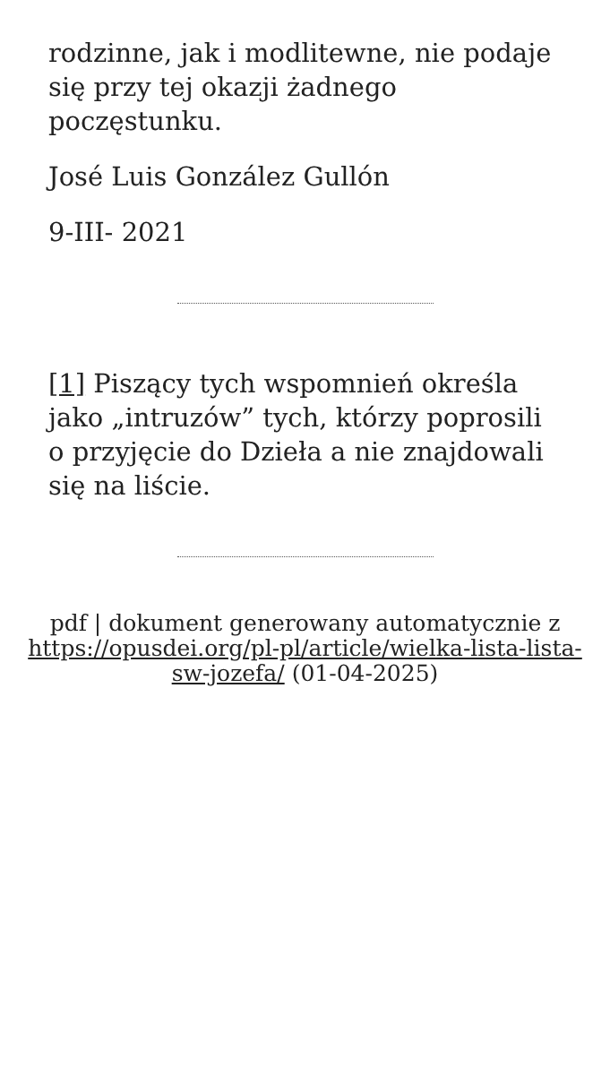rodzinne, jak i modlitewne, nie podaje się przy tej okazji żadnego poczęstunku.
José Luis González Gullón
9-III- 2021
[1] Piszący tych wspomnień określa jako „intruzów” tych, którzy poprosili o przyjęcie do Dzieła a nie znajdowali się na liście.
pdf | dokument generowany automatycznie z https://opusdei.org/pl-pl/article/wielka-lista-lista-sw-jozefa/ (01-04-2025)